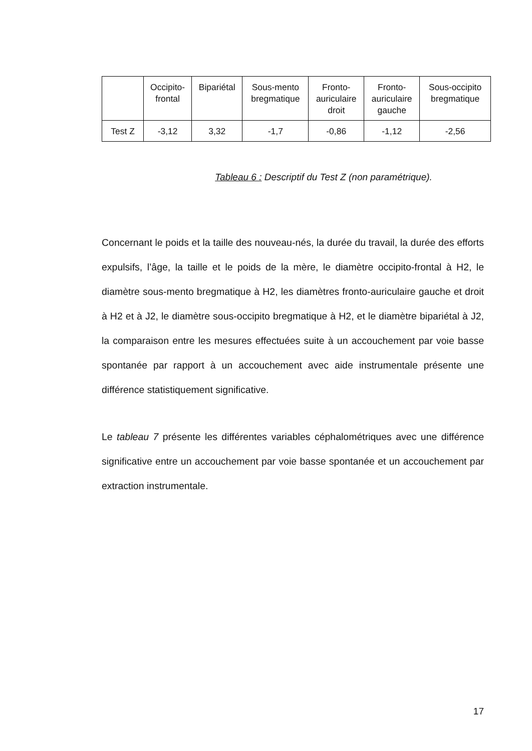| | Occipito- frontal | Bipariétal | Sous-mento bregmatique | Fronto- auriculaire droit | Fronto- auriculaire gauche | Sous-occipito bregmatique |
| --- | --- | --- | --- | --- | --- | --- |
| Test Z | -3,12 | 3,32 | -1,7 | -0,86 | -1,12 | -2,56 |
Tableau 6 : Descriptif du Test Z (non paramétrique).
Concernant le poids et la taille des nouveau-nés, la durée du travail, la durée des efforts expulsifs, l’âge, la taille et le poids de la mère, le diamètre occipito-frontal à H2, le diamètre sous-mento bregmatique à H2, les diamètres fronto-auriculaire gauche et droit à H2 et à J2, le diamètre sous-occipito bregmatique à H2, et le diamètre bipariétal à J2, la comparaison entre les mesures effectuées suite à un accouchement par voie basse spontanée par rapport à un accouchement avec aide instrumentale présente une différence statistiquement significative.
Le tableau 7 présente les différentes variables céphalométriques avec une différence significative entre un accouchement par voie basse spontanée et un accouchement par extraction instrumentale.
17